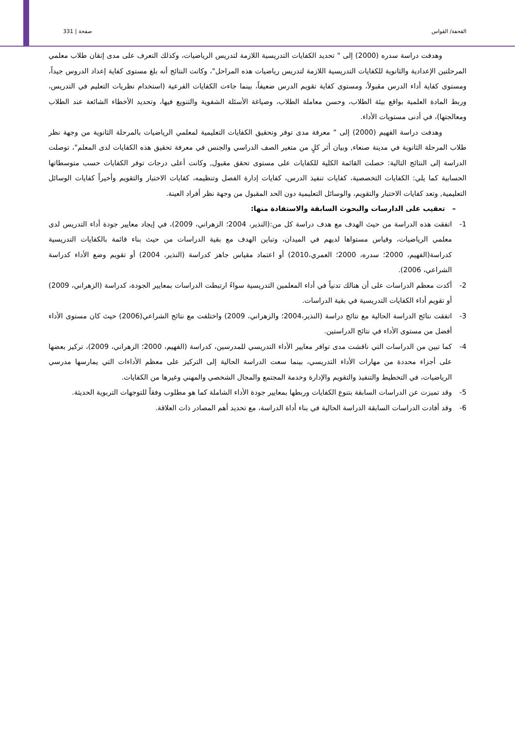القحفة/ القواس صفحة | 331
وهدفت دراسة سدره (2000) إلى " تحديد الكفايات التدريسية اللازمة لتدريس الرياضيات، وكذلك التعرف على مدى إتقان طلاب معلمي المرحلتين الإعدادية والثانوية للكفايات التدريسية اللازمة لتدريس رياضيات هذه المراحل"، وكانت النتائج أنه بلغ مستوى كفاية إعداد الدروس جيداً، ومستوى كفاية أداء الدرس مقبولاً، ومستوى كفاية تقويم الدرس ضعيفاً، بينما جاءت الكفايات الفرعية (استخدام نظريات التعليم في التدريس، وربط المادة العلمية بواقع بيئة الطلاب، وحسن معاملة الطلاب، وصياغة الأسئلة الشفوية والتنويع فيها، وتحديد الأخطاء الشائعة عند الطلاب ومعالجتها)، في أدنى مستويات الأداء.
وهدفت دراسة الفهيم (2000) إلى " معرفة مدى توفر وتحقيق الكفايات التعليمية لمعلمي الرياضيات بالمرحلة الثانوية من وجهة نظر طلاب المرحلة الثانوية في مدينة صنعاء, وبيان أثر كلٍ من متغير الصف الدراسي والجنس في معرفة تحقيق هذه الكفايات لدى المعلم"، توصلت الدراسة إلى النتائج التالية: حصلت القائمة الكلية للكفايات على مستوى تحقق مقبول, وكانت أعلى درجات توفر الكفايات حسب متوسطاتها الحسابية كما يلي: الكفايات التخصصية، كفايات تنفيذ الدرس، كفايات إدارة الفصل وتنظيمه، كفايات الاختبار والتقويم وأخيراً كفايات الوسائل التعليمية, وتعد كفايات الاختبار والتقويم، والوسائل التعليمية دون الحد المقبول من وجهة نظر أفراد العينة.
– تعقيب على الدارسات والبحوث السابقة والاستفادة منها:
1- اتفقت هذه الدراسة من حيث الهدف مع هدف دراسة كل من:(النذير، 2004؛ الزهراني، 2009)، في إيجاد معايير جودة أداء التدريس لدى معلمي الرياضيات، وقياس مستواها لديهم في الميدان، وتباين الهدف مع بقية الدراسات من حيث بناء قائمة بالكفايات التدريسية كدراسة(الفهيم، 2000؛ سدره، 2000؛ العمري،2010) أو اعتماد مقياس جاهز كدراسة (النذير، 2004) أو تقويم وضع الأداء كدراسة الشراعي، 2006).
2- أكدت معظم الدراسات على أن هنالك تدنياً في أداء المعلمين التدريسية سواءً ارتبطت الدراسات بمعايير الجودة، كدراسة (الزهراني، 2009) أو تقويم أداء الكفايات التدريسية في بقية الدراسات.
3- اتفقت نتائج الدراسة الحالية مع نتائج دراسة (النذير،2004؛ والزهراني، 2009) واختلفت مع نتائج الشراعي(2006) حيث كان مستوى الأداء أفضل من مستوى الأداء في نتائج الدراستين.
4- كما تبين من الدراسات التي ناقشت مدى توافر معايير الأداء التدريسي للمدرسين، كدراسة (الفهيم، 2000؛ الزهراني، 2009)، تركيز بعضها على أجزاء محددة من مهارات الأداء التدريسي، بينما سعت الدراسة الحالية إلى التركيز على معظم الأداءات التي يمارسها مدرسي الرياضيات، في التخطيط والتنفيذ والتقويم والإدارة وخدمة المجتمع والمجال الشخصي والمهني وغيرها من الكفايات.
5- وقد تميزت عن الدراسات السابقة بتنوع الكفايات وربطها بمعايير جودة الأداء الشاملة كما هو مطلوب وفقاً للتوجهات التربوية الحديثة.
6- وقد أفادت الدراسات السابقة الدراسة الحالية في بناء أداة الدراسة، مع تحديد أهم المصادر ذات العلاقة.